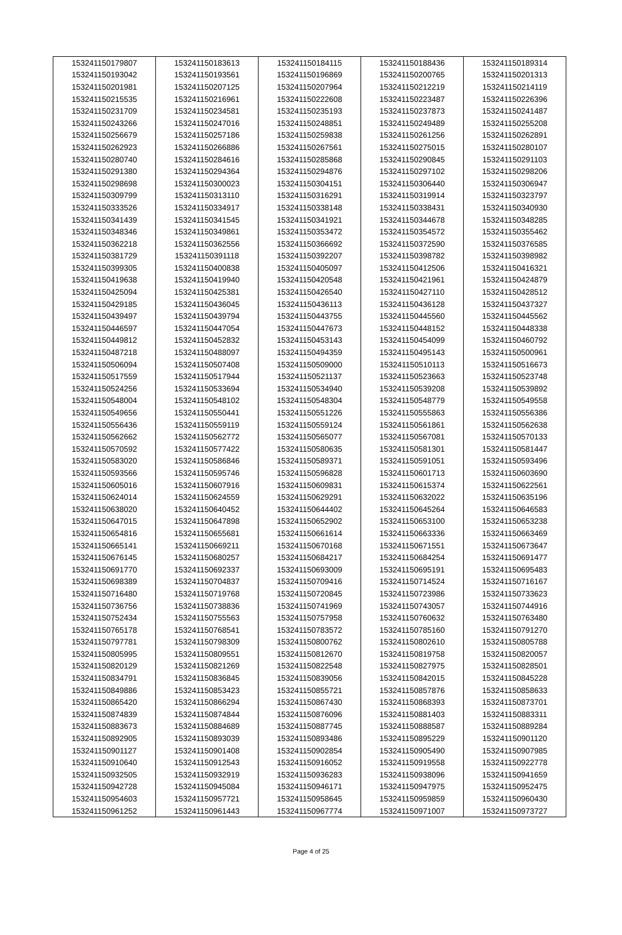| 153241150179807 | 153241150183613 | 153241150184115 | 153241150188436 | 153241150189314 |
| 153241150193042 | 153241150193561 | 153241150196869 | 153241150200765 | 153241150201313 |
| 153241150201981 | 153241150207125 | 153241150207964 | 153241150212219 | 153241150214119 |
| 153241150215535 | 153241150216961 | 153241150222608 | 153241150223487 | 153241150226396 |
| 153241150231709 | 153241150234581 | 153241150235193 | 153241150237873 | 153241150241487 |
| 153241150243266 | 153241150247016 | 153241150248851 | 153241150249489 | 153241150255208 |
| 153241150256679 | 153241150257186 | 153241150259838 | 153241150261256 | 153241150262891 |
| 153241150262923 | 153241150266886 | 153241150267561 | 153241150275015 | 153241150280107 |
| 153241150280740 | 153241150284616 | 153241150285868 | 153241150290845 | 153241150291103 |
| 153241150291380 | 153241150294364 | 153241150294876 | 153241150297102 | 153241150298206 |
| 153241150298698 | 153241150300023 | 153241150304151 | 153241150306440 | 153241150306947 |
| 153241150309799 | 153241150313110 | 153241150316291 | 153241150319914 | 153241150323797 |
| 153241150333526 | 153241150334917 | 153241150338148 | 153241150338431 | 153241150340930 |
| 153241150341439 | 153241150341545 | 153241150341921 | 153241150344678 | 153241150348285 |
| 153241150348346 | 153241150349861 | 153241150353472 | 153241150354572 | 153241150355462 |
| 153241150362218 | 153241150362556 | 153241150366692 | 153241150372590 | 153241150376585 |
| 153241150381729 | 153241150391118 | 153241150392207 | 153241150398782 | 153241150398982 |
| 153241150399305 | 153241150400838 | 153241150405097 | 153241150412506 | 153241150416321 |
| 153241150419638 | 153241150419940 | 153241150420548 | 153241150421961 | 153241150424879 |
| 153241150425094 | 153241150425381 | 153241150426540 | 153241150427110 | 153241150428512 |
| 153241150429185 | 153241150436045 | 153241150436113 | 153241150436128 | 153241150437327 |
| 153241150439497 | 153241150439794 | 153241150443755 | 153241150445560 | 153241150445562 |
| 153241150446597 | 153241150447054 | 153241150447673 | 153241150448152 | 153241150448338 |
| 153241150449812 | 153241150452832 | 153241150453143 | 153241150454099 | 153241150460792 |
| 153241150487218 | 153241150488097 | 153241150494359 | 153241150495143 | 153241150500961 |
| 153241150506094 | 153241150507408 | 153241150509000 | 153241150510113 | 153241150516673 |
| 153241150517559 | 153241150517944 | 153241150521137 | 153241150523663 | 153241150523748 |
| 153241150524256 | 153241150533694 | 153241150534940 | 153241150539208 | 153241150539892 |
| 153241150548004 | 153241150548102 | 153241150548304 | 153241150548779 | 153241150549558 |
| 153241150549656 | 153241150550441 | 153241150551226 | 153241150555863 | 153241150556386 |
| 153241150556436 | 153241150559119 | 153241150559124 | 153241150561861 | 153241150562638 |
| 153241150562662 | 153241150562772 | 153241150565077 | 153241150567081 | 153241150570133 |
| 153241150570592 | 153241150577422 | 153241150580635 | 153241150581301 | 153241150581447 |
| 153241150583020 | 153241150586846 | 153241150589371 | 153241150591051 | 153241150593496 |
| 153241150593566 | 153241150595746 | 153241150596828 | 153241150601713 | 153241150603690 |
| 153241150605016 | 153241150607916 | 153241150609831 | 153241150615374 | 153241150622561 |
| 153241150624014 | 153241150624559 | 153241150629291 | 153241150632022 | 153241150635196 |
| 153241150638020 | 153241150640452 | 153241150644402 | 153241150645264 | 153241150646583 |
| 153241150647015 | 153241150647898 | 153241150652902 | 153241150653100 | 153241150653238 |
| 153241150654816 | 153241150655681 | 153241150661614 | 153241150663336 | 153241150663469 |
| 153241150665141 | 153241150669211 | 153241150670168 | 153241150671551 | 153241150673647 |
| 153241150676145 | 153241150680257 | 153241150684217 | 153241150684254 | 153241150691477 |
| 153241150691770 | 153241150692337 | 153241150693009 | 153241150695191 | 153241150695483 |
| 153241150698389 | 153241150704837 | 153241150709416 | 153241150714524 | 153241150716167 |
| 153241150716480 | 153241150719768 | 153241150720845 | 153241150723986 | 153241150733623 |
| 153241150736756 | 153241150738836 | 153241150741969 | 153241150743057 | 153241150744916 |
| 153241150752434 | 153241150755563 | 153241150757958 | 153241150760632 | 153241150763480 |
| 153241150765178 | 153241150768541 | 153241150783572 | 153241150785160 | 153241150791270 |
| 153241150797781 | 153241150798309 | 153241150800762 | 153241150802610 | 153241150805788 |
| 153241150805995 | 153241150809551 | 153241150812670 | 153241150819758 | 153241150820057 |
| 153241150820129 | 153241150821269 | 153241150822548 | 153241150827975 | 153241150828501 |
| 153241150834791 | 153241150836845 | 153241150839056 | 153241150842015 | 153241150845228 |
| 153241150849886 | 153241150853423 | 153241150855721 | 153241150857876 | 153241150858633 |
| 153241150865420 | 153241150866294 | 153241150867430 | 153241150868393 | 153241150873701 |
| 153241150874839 | 153241150874844 | 153241150876096 | 153241150881403 | 153241150883311 |
| 153241150883673 | 153241150884689 | 153241150887745 | 153241150888587 | 153241150889284 |
| 153241150892905 | 153241150893039 | 153241150893486 | 153241150895229 | 153241150901120 |
| 153241150901127 | 153241150901408 | 153241150902854 | 153241150905490 | 153241150907985 |
| 153241150910640 | 153241150912543 | 153241150916052 | 153241150919558 | 153241150922778 |
| 153241150932505 | 153241150932919 | 153241150936283 | 153241150938096 | 153241150941659 |
| 153241150942728 | 153241150945084 | 153241150946171 | 153241150947975 | 153241150952475 |
| 153241150954603 | 153241150957721 | 153241150958645 | 153241150959859 | 153241150960430 |
| 153241150961252 | 153241150961443 | 153241150967774 | 153241150971007 | 153241150973727 |
Page 4 of 25